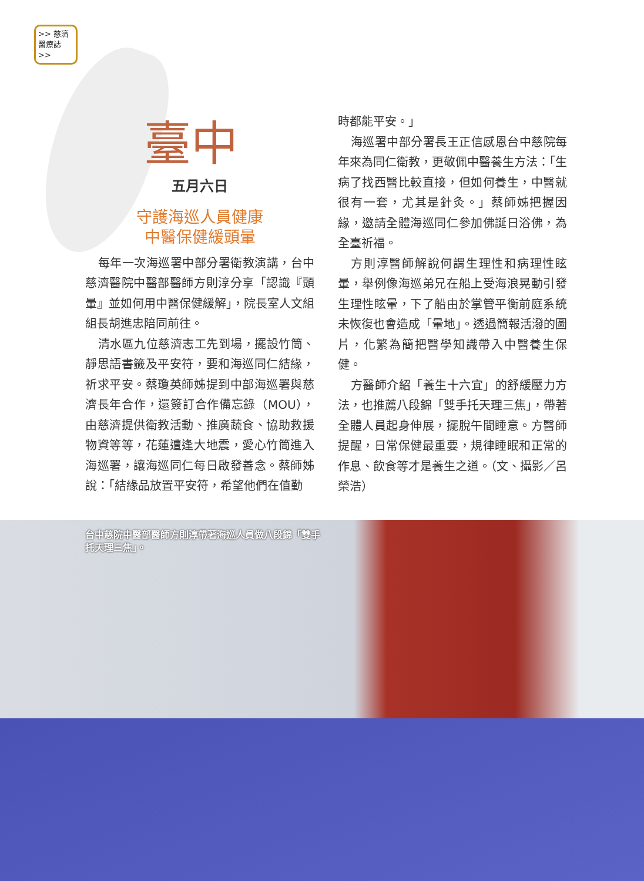>> 慈濟
醫療誌 >>
臺中
五月六日
守護海巡人員健康
中醫保健緩頭暈
每年一次海巡署中部分署衛教演講，台中慈濟醫院中醫部醫師方則淳分享「認識『頭暈』並如何用中醫保健緩解」，院長室人文組組長胡進忠陪同前往。
清水區九位慈濟志工先到場，擺設竹筒、靜思語書籤及平安符，要和海巡同仁結緣，祈求平安。蔡瓊英師姊提到中部海巡署與慈濟長年合作，還簽訂合作備忘錄（MOU），由慈濟提供衛教活動、推廣蔬食、協助救援物資等等，花蓮遭逢大地震，愛心竹筒進入海巡署，讓海巡同仁每日啟發善念。蔡師姊說：「結緣品放置平安符，希望他們在值勤
時都能平安。」
海巡署中部分署長王正信感恩台中慈院每年來為同仁衛教，更敬佩中醫養生方法：「生病了找西醫比較直接，但如何養生，中醫就很有一套，尤其是針灸。」蔡師姊把握因緣，邀請全體海巡同仁參加佛誕日浴佛，為全臺祈福。
方則淳醫師解說何謂生理性和病理性眩暈，舉例像海巡弟兄在船上受海浪晃動引發生理性眩暈，下了船由於掌管平衡前庭系統未恢復也會造成「暈地」。透過簡報活潑的圖片，化繁為簡把醫學知識帶入中醫養生保健。
方醫師介紹「養生十六宜」的舒緩壓力方法，也推薦八段錦「雙手托天理三焦」，帶著全體人員起身伸展，擺脫午間睡意。方醫師提醒，日常保健最重要，規律睡眠和正常的作息、飲食等才是養生之道。（文、攝影／呂榮浩）
台中慈院中醫部醫師方則淳帶著海巡人員做八段錦「雙手托天理三焦」。